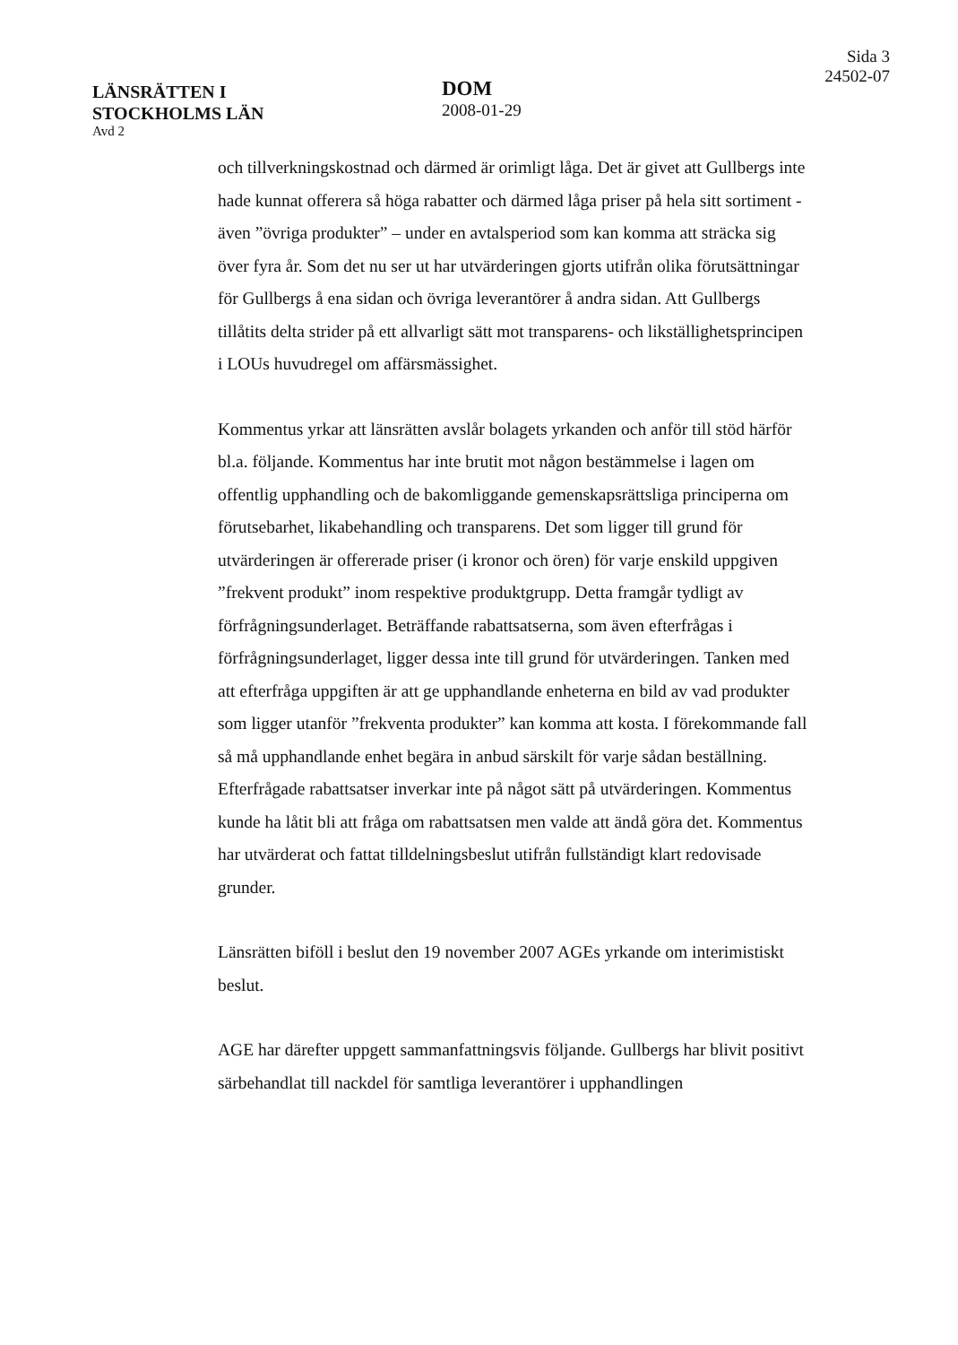LÄNSRÄTTEN I
STOCKHOLMS LÄN
Avd 2
DOM
2008-01-29
Sida 3
24502-07
och tillverkningskostnad och därmed är orimligt låga. Det är givet att Gullbergs inte hade kunnat offerera så höga rabatter och därmed låga priser på hela sitt sortiment - även ”övriga produkter” – under en avtalsperiod som kan komma att sträcka sig över fyra år. Som det nu ser ut har utvärderingen gjorts utifrån olika förutsättningar för Gullbergs å ena sidan och övriga leverantörer å andra sidan. Att Gullbergs tillåtits delta strider på ett allvarligt sätt mot transparens- och likställighetsprincipen i LOUs huvudregel om affärsmässighet.
Kommentus yrkar att länsrätten avslår bolagets yrkanden och anför till stöd härför bl.a. följande. Kommentus har inte brutit mot någon bestämmelse i lagen om offentlig upphandling och de bakomliggande gemenskapsrättsliga principerna om förutsebarhet, likabehandling och transparens. Det som ligger till grund för utvärderingen är offererade priser (i kronor och ören) för varje enskild uppgiven ”frekvent produkt” inom respektive produktgrupp. Detta framgår tydligt av förfrågningsunderlaget. Beträffande rabattsatserna, som även efterfrågas i förfrågningsunderlaget, ligger dessa inte till grund för utvärderingen. Tanken med att efterfråga uppgiften är att ge upphandlande enheterna en bild av vad produkter som ligger utanför ”frekventa produkter” kan komma att kosta. I förekommande fall så må upphandlande enhet begära in anbud särskilt för varje sådan beställning. Efterfrågade rabattsatser inverkar inte på något sätt på utvärderingen. Kommentus kunde ha låtit bli att fråga om rabattsatsen men valde att ändå göra det. Kommentus har utvärderat och fattat tilldelningsbeslut utifrån fullständigt klart redovisade grunder.
Länsrätten biföll i beslut den 19 november 2007 AGEs yrkande om interimistiskt beslut.
AGE har därefter uppgett sammanfattningsvis följande. Gullbergs har blivit positivt särbehandlat till nackdel för samtliga leverantörer i upphandlingen